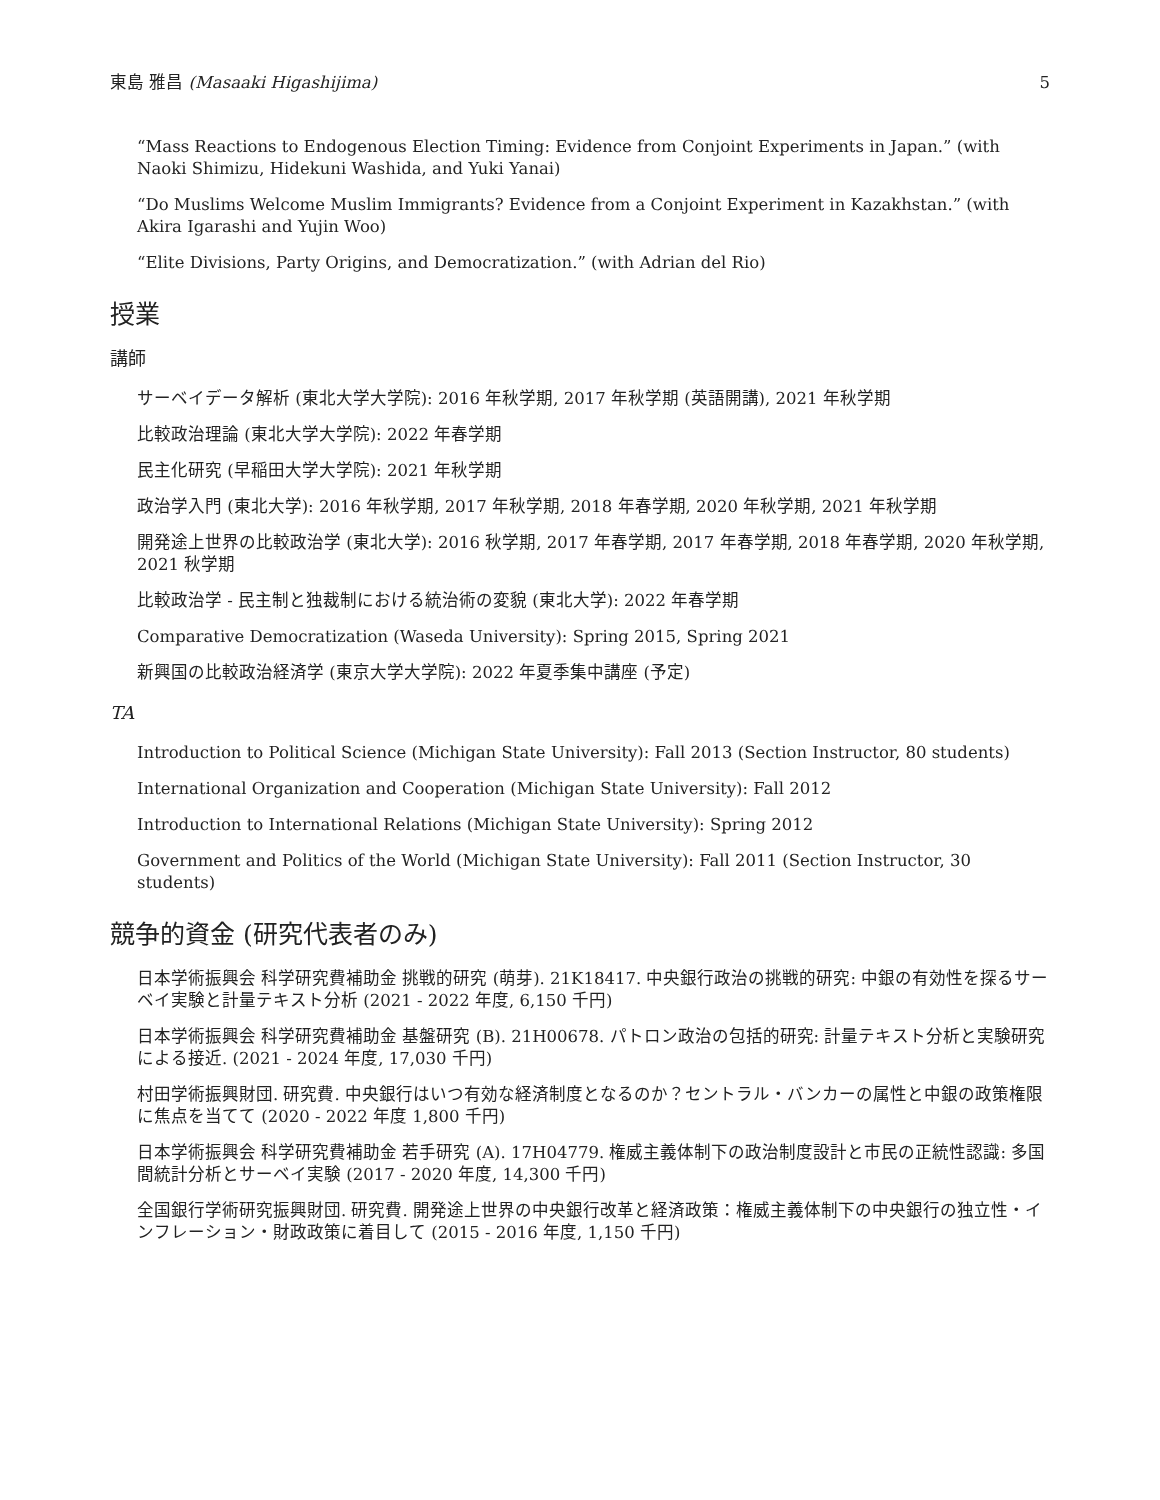東島 雅昌 (Masaaki Higashijima) 5
“Mass Reactions to Endogenous Election Timing: Evidence from Conjoint Experiments in Japan.” (with Naoki Shimizu, Hidekuni Washida, and Yuki Yanai)
“Do Muslims Welcome Muslim Immigrants? Evidence from a Conjoint Experiment in Kazakhstan.” (with Akira Igarashi and Yujin Woo)
“Elite Divisions, Party Origins, and Democratization.” (with Adrian del Rio)
授業
講師
サーベイデータ解析 (東北大学大学院): 2016 年秋学期, 2017 年秋学期 (英語開講), 2021 年秋学期
比較政治理論 (東北大学大学院): 2022 年春学期
民主化研究 (早稲田大学大学院): 2021 年秋学期
政治学入門 (東北大学): 2016 年秋学期, 2017 年秋学期, 2018 年春学期, 2020 年秋学期, 2021 年秋学期
開発途上世界の比較政治学 (東北大学): 2016 秋学期, 2017 年春学期, 2017 年春学期, 2018 年春学期, 2020 年秋学期, 2021 秋学期
比較政治学 - 民主制と独裁制における統治術の変貌 (東北大学): 2022 年春学期
Comparative Democratization (Waseda University): Spring 2015, Spring 2021
新興国の比較政治経済学 (東京大学大学院): 2022 年夏季集中講座 (予定)
TA
Introduction to Political Science (Michigan State University): Fall 2013 (Section Instructor, 80 students)
International Organization and Cooperation (Michigan State University): Fall 2012
Introduction to International Relations (Michigan State University): Spring 2012
Government and Politics of the World (Michigan State University): Fall 2011 (Section Instructor, 30 students)
競争的資金 (研究代表者のみ)
日本学術振興会 科学研究費補助金 挑戦的研究 (萌芽). 21K18417. 中央銀行政治の挑戦的研究: 中銀の有効性を探るサーベイ実験と計量テキスト分析 (2021 - 2022 年度, 6,150 千円)
日本学術振興会 科学研究費補助金 基盤研究 (B). 21H00678. パトロン政治の包括的研究: 計量テキスト分析と実験研究による接近. (2021 - 2024 年度, 17,030 千円)
村田学術振興財団. 研究費. 中央銀行はいつ有効な経済制度となるのか？セントラル・バンカーの属性と中銀の政策権限に焦点を当てて (2020 - 2022 年度 1,800 千円)
日本学術振興会 科学研究費補助金 若手研究 (A). 17H04779. 権威主義体制下の政治制度設計と市民の正統性認識: 多国間統計分析とサーベイ実験 (2017 - 2020 年度, 14,300 千円)
全国銀行学術研究振興財団. 研究費. 開発途上世界の中央銀行改革と経済政策：権威主義体制下の中央銀行の独立性・インフレーション・財政政策に着目して (2015 - 2016 年度, 1,150 千円)